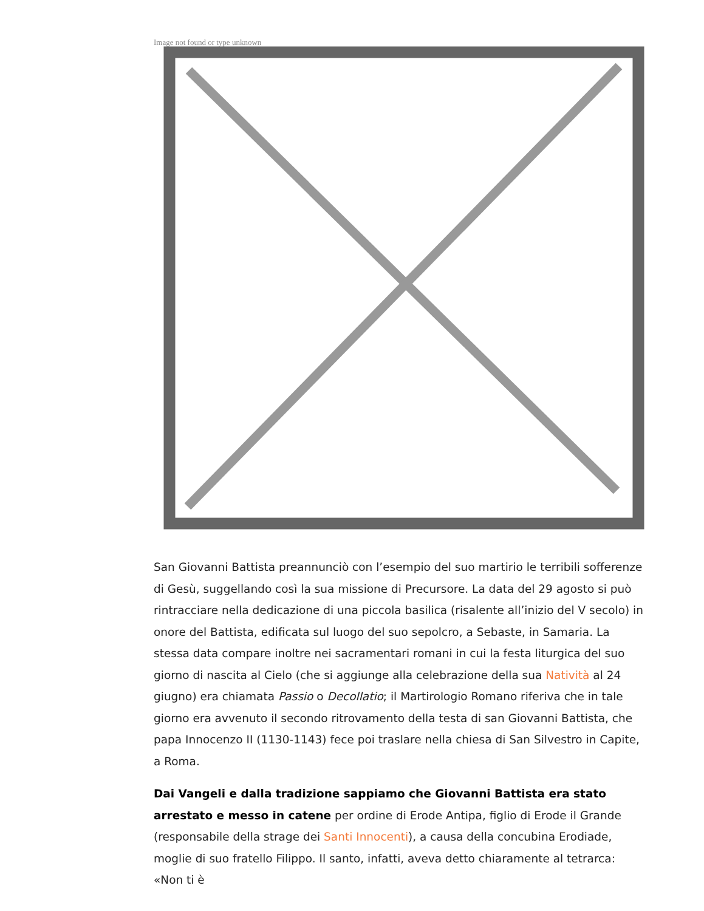Image not found or type unknown
San Giovanni Battista preannunciò con l’esempio del suo martirio le terribili sofferenze di Gesù, suggellando così la sua missione di Precursore. La data del 29 agosto si può rintracciare nella dedicazione di una piccola basilica (risalente all’inizio del V secolo) in onore del Battista, edificata sul luogo del suo sepolcro, a Sebaste, in Samaria. La stessa data compare inoltre nei sacramentari romani in cui la festa liturgica del suo giorno di nascita al Cielo (che si aggiunge alla celebrazione della sua Natività al 24 giugno) era chiamata Passio o Decollatio; il Martirologio Romano riferiva che in tale giorno era avvenuto il secondo ritrovamento della testa di san Giovanni Battista, che papa Innocenzo II (1130-1143) fece poi traslare nella chiesa di San Silvestro in Capite, a Roma.
Dai Vangeli e dalla tradizione sappiamo che Giovanni Battista era stato arrestato e messo in catene per ordine di Erode Antipa, figlio di Erode il Grande (responsabile della strage dei Santi Innocenti), a causa della concubina Erodiade, moglie di suo fratello Filippo. Il santo, infatti, aveva detto chiaramente al tetrarca: «Non ti è